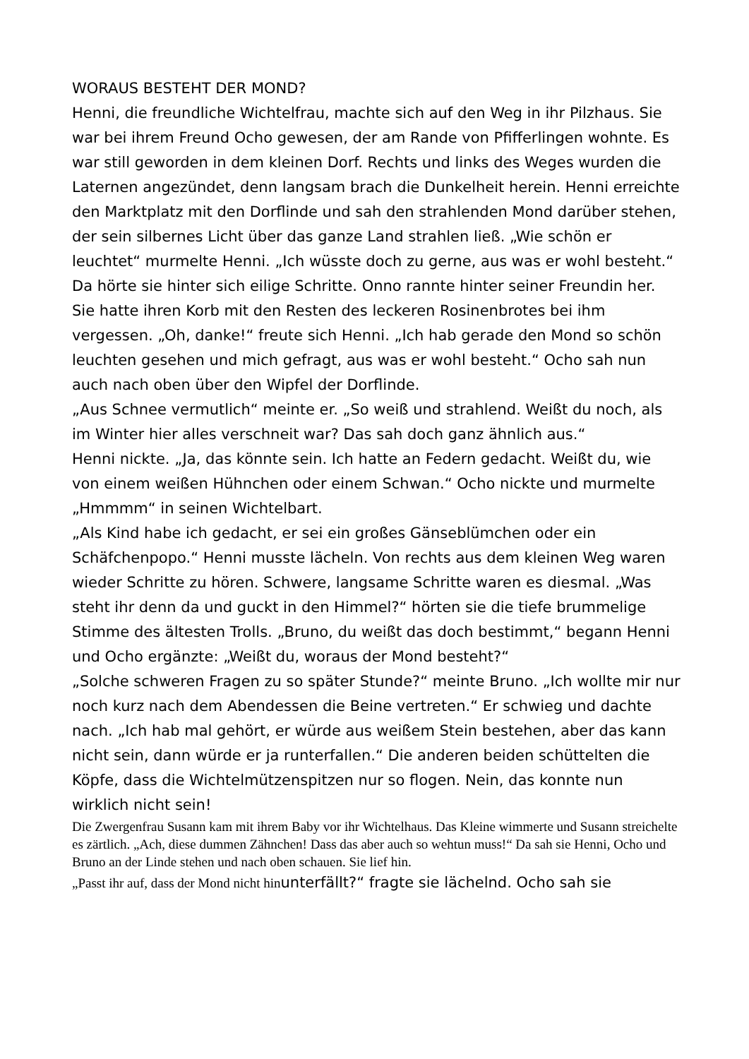WORAUS BESTEHT DER MOND?
Henni, die freundliche Wichtelfrau, machte sich auf den Weg in ihr Pilzhaus. Sie war bei ihrem Freund Ocho gewesen, der am Rande von Pfifferlingen wohnte. Es war still geworden in dem kleinen Dorf. Rechts und links des Weges wurden die Laternen angezündet, denn langsam brach die Dunkelheit herein. Henni erreichte den Marktplatz mit den Dorflinde und sah den strahlenden Mond darüber stehen, der sein silbernes Licht über das ganze Land strahlen ließ. „Wie schön er leuchtet“ murmelte Henni. „Ich wüsste doch zu gerne, aus was er wohl besteht.“ Da hörte sie hinter sich eilige Schritte. Onno rannte hinter seiner Freundin her. Sie hatte ihren Korb mit den Resten des leckeren Rosinenbrotes bei ihm vergessen. „Oh, danke!“ freute sich Henni. „Ich hab gerade den Mond so schön leuchten gesehen und mich gefragt, aus was er wohl besteht.“ Ocho sah nun auch nach oben über den Wipfel der Dorflinde.
„Aus Schnee vermutlich“ meinte er. „So weiß und strahlend. Weißt du noch, als im Winter hier alles verschneit war? Das sah doch ganz ähnlich aus.“
Henni nickte. „Ja, das könnte sein. Ich hatte an Federn gedacht. Weißt du, wie von einem weißen Hühnchen oder einem Schwan.“ Ocho nickte und murmelte „Hmmmm“ in seinen Wichtelbart.
„Als Kind habe ich gedacht, er sei ein großes Gänseblümchen oder ein Schäfchenpopo.“ Henni musste lächeln. Von rechts aus dem kleinen Weg waren wieder Schritte zu hören. Schwere, langsame Schritte waren es diesmal. „Was steht ihr denn da und guckt in den Himmel?“ hörten sie die tiefe brummelige Stimme des ältesten Trolls. „Bruno, du weißt das doch bestimmt,“ begann Henni und Ocho ergänzte: „Weißt du, woraus der Mond besteht?“
„Solche schweren Fragen zu so später Stunde?“ meinte Bruno. „Ich wollte mir nur noch kurz nach dem Abendessen die Beine vertreten.“ Er schwieg und dachte nach. „Ich hab mal gehört, er würde aus weißem Stein bestehen, aber das kann nicht sein, dann würde er ja runterfallen.“ Die anderen beiden schüttelten die Köpfe, dass die Wichtelmützenspitzen nur so flogen. Nein, das konnte nun wirklich nicht sein!
Die Zwergenfrau Susann kam mit ihrem Baby vor ihr Wichtelhaus. Das Kleine wimmerte und Susann streichelte es zärtlich. „Ach, diese dummen Zähnchen! Dass das aber auch so wehtun muss!“ Da sah sie Henni, Ocho und Bruno an der Linde stehen und nach oben schauen. Sie lief hin.
„Passt ihr auf, dass der Mond nicht hinunterfällt?“ fragte sie lächelnd. Ocho sah sie